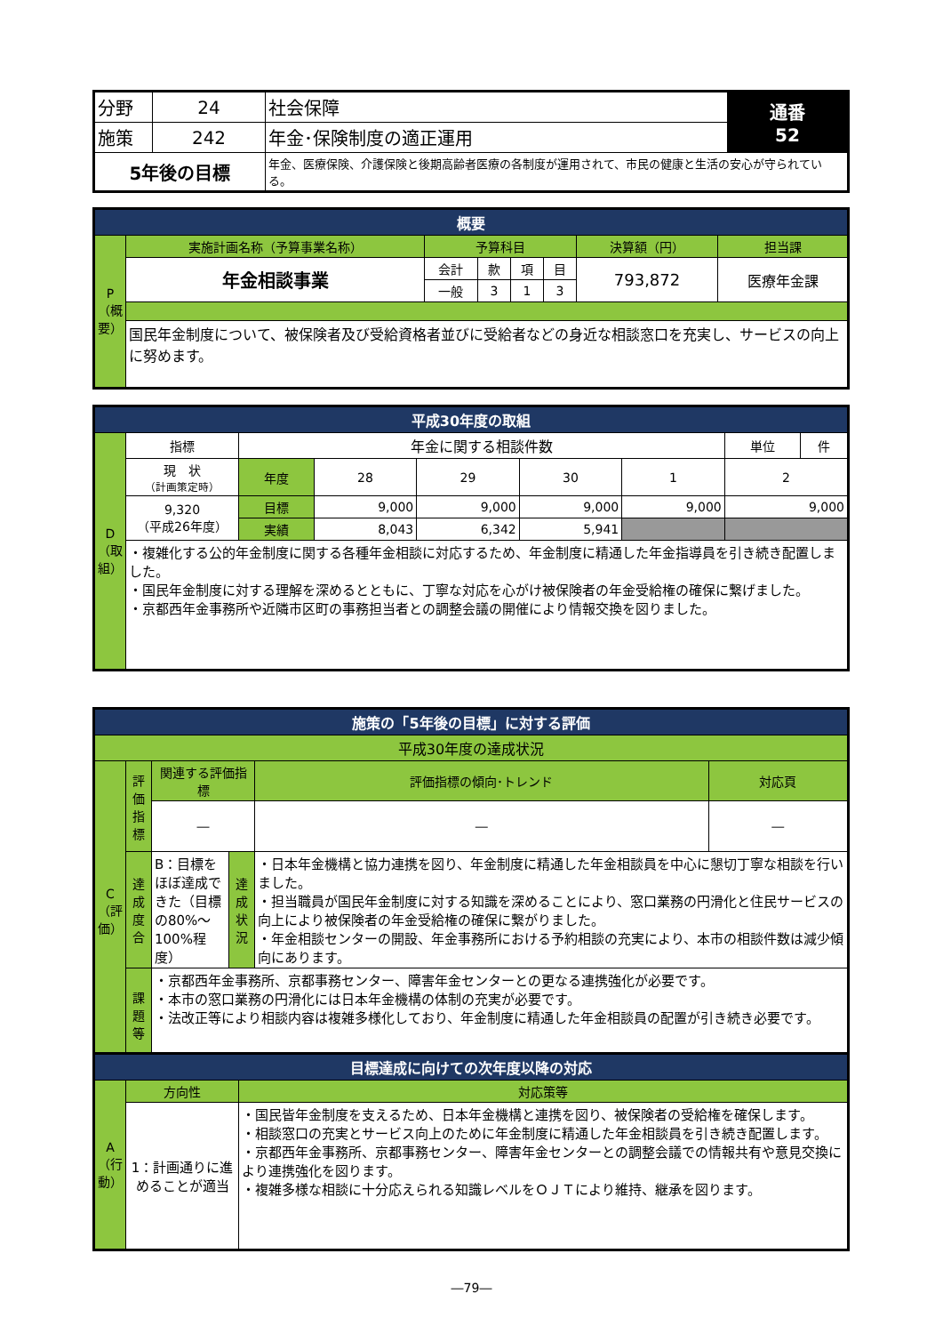| 分野 | 24 | 社会保障 | 通番 52 |
| 施策 | 242 | 年金･保険制度の適正運用 | |
| 5年後の目標 | | 年金、医療保険、介護保険と後期高齢者医療の各制度が運用されて、市民の健康と生活の安心が守られている。 | |
| 概要 | | | | | | | |
| --- | --- | --- | --- | --- | --- | --- | --- |
| P（概要） | 実施計画名称（予算事業名称） | 予算科目 | | | | 決算額（円） | 担当課 |
| | 年金相談事業 | 会計 | 款 | 項 | 目 | 793,872 | 医療年金課 |
| | | 一般 | 3 | 1 | 3 | | |
| | 国民年金制度について、被保険者及び受給資格者並びに受給者などの身近な相談窓口を充実し、サービスの向上に努めます。 | | | | | | |
| 平成30年度の取組 | | | | | | | | |
| --- | --- | --- | --- | --- | --- | --- | --- | --- |
| D（取組） | 指標 | 年金に関する相談件数 | | | | | 単位 | 件 |
| | 現 状 （計画策定時） | 年度 | 28 | 29 | 30 | 1 | 2 | |
| | 9,320 （平成26年度） | 目標 | 9,000 | 9,000 | 9,000 | 9,000 | 9,000 | |
| | | 実績 | 8,043 | 6,342 | 5,941 | | | |
| | ・複雑化する公的年金制度に関する各種年金相談に対応するため、年金制度に精通した年金指導員を引き続き配置しました。 ・国民年金制度に対する理解を深めるとともに、丁寧な対応を心がけ被保険者の年金受給権の確保に繋げました。 ・京都西年金事務所や近隣市区町の事務担当者との調整会議の開催により情報交換を図りました。 | | | | | | | |
| 施策の「5年後の目標」に対する評価 | | | | | |
| --- | --- | --- | --- | --- | --- |
| 平成30年度の達成状況 | | | | | |
| C（評価） | 評価指標 | 関連する評価指標 | | 評価指標の傾向･トレンド | 対応頁 |
| | | ― | | ― | ― |
| | 達成度合 | B：目標をほぼ達成できた（目標の80%～100%程度） | 達成状況 | ・日本年金機構と協力連携を図り、年金制度に精通した年金相談員を中心に懇切丁寧な相談を行いました。 ・担当職員が国民年金制度に対する知識を深めることにより、窓口業務の円滑化と住民サービスの向上により被保険者の年金受給権の確保に繋がりました。 ・年金相談センターの開設、年金事務所における予約相談の充実により、本市の相談件数は減少傾向にあります。 | |
| | 課題等 | ・京都西年金事務所、京都事務センター、障害年金センターとの更なる連携強化が必要です。 ・本市の窓口業務の円滑化には日本年金機構の体制の充実が必要です。 ・法改正等により相談内容は複雑多様化しており、年金制度に精通した年金相談員の配置が引き続き必要です。 | | | |
| 目標達成に向けての次年度以降の対応 | | |
| --- | --- | --- |
| A（行動） | 方向性 | 対応策等 |
| | 1：計画通りに進めることが適当 | ・国民皆年金制度を支えるため、日本年金機構と連携を図り、被保険者の受給権を確保します。 ・相談窓口の充実とサービス向上のために年金制度に精通した年金相談員を引き続き配置します。 ・京都西年金事務所、京都事務センター、障害年金センターとの調整会議での情報共有や意見交換により連携強化を図ります。 ・複雑多様な相談に十分応えられる知識レベルをＯＪＴにより維持、継承を図ります。 |
―79―